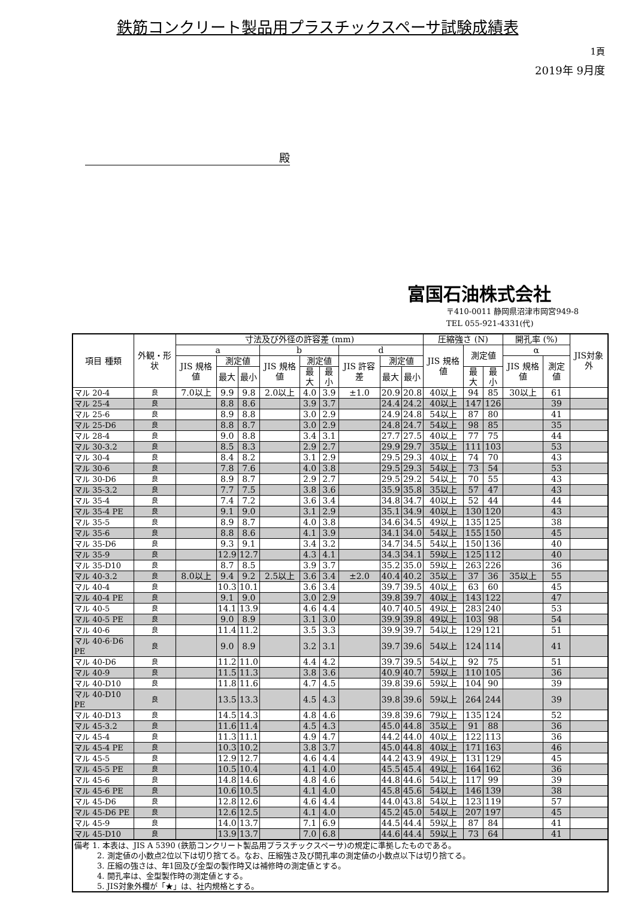鉄筋コンクリート製品用プラスチックスペーサ試験成績表
1頁
2019年 9月度
殿
富国石油株式会社
〒410-0011 静岡県沼津市岡宮949-8
TEL 055-921-4331(代)
| 項目 種類 | 外観・形状 | 寸法及び外径の許容差 (mm) | | | | | | | | | 圧縮強さ (N) | | | 開孔率 (%) | | JIS対象外 |
| --- | --- | --- | --- | --- | --- | --- | --- | --- | --- | --- | --- | --- | --- | --- | --- | --- |
| | | a | | | b | | | d | | | JIS 規格値 | 測定値 | | α | | |
| | | JIS 規格値 | 測定値 | | JIS 規格値 | 測定値 | | JIS 許容差 | 測定値 | | | | | JIS 規格値 | 測定値 | |
| | | | 最大 | 最小 | | 最大 | 最小 | | 最大 | 最小 | | 最大 | 最小 | | | |
| マル 20-4 | 良 | 7.0以上 | 9.9 | 9.8 | 2.0以上 | 4.0 | 3.9 | ±1.0 | 20.9 | 20.8 | 40以上 | 94 | 85 | 30以上 | 61 | |
| マル 25-4 | 良 | | 8.8 | 8.6 | | 3.9 | 3.7 | | 24.4 | 24.2 | 40以上 | 147 | 126 | | 39 | |
| マル 25-6 | 良 | | 8.9 | 8.8 | | 3.0 | 2.9 | | 24.9 | 24.8 | 54以上 | 87 | 80 | | 41 | |
| マル 25-D6 | 良 | | 8.8 | 8.7 | | 3.0 | 2.9 | | 24.8 | 24.7 | 54以上 | 98 | 85 | | 35 | |
| マル 28-4 | 良 | | 9.0 | 8.8 | | 3.4 | 3.1 | | 27.7 | 27.5 | 40以上 | 77 | 75 | | 44 | |
| マル 30-3.2 | 良 | | 8.5 | 8.3 | | 2.9 | 2.7 | | 29.9 | 29.7 | 35以上 | 111 | 103 | | 53 | |
| マル 30-4 | 良 | | 8.4 | 8.2 | | 3.1 | 2.9 | | 29.5 | 29.3 | 40以上 | 74 | 70 | | 43 | |
| マル 30-6 | 良 | | 7.8 | 7.6 | | 4.0 | 3.8 | | 29.5 | 29.3 | 54以上 | 73 | 54 | | 53 | |
| マル 30-D6 | 良 | | 8.9 | 8.7 | | 2.9 | 2.7 | | 29.5 | 29.2 | 54以上 | 70 | 55 | | 43 | |
| マル 35-3.2 | 良 | | 7.7 | 7.5 | | 3.8 | 3.6 | | 35.9 | 35.8 | 35以上 | 57 | 47 | | 43 | |
| マル 35-4 | 良 | | 7.4 | 7.2 | | 3.6 | 3.4 | | 34.8 | 34.7 | 40以上 | 52 | 44 | | 44 | |
| マル 35-4 PE | 良 | | 9.1 | 9.0 | | 3.1 | 2.9 | | 35.1 | 34.9 | 40以上 | 130 | 120 | | 43 | |
| マル 35-5 | 良 | | 8.9 | 8.7 | | 4.0 | 3.8 | | 34.6 | 34.5 | 49以上 | 135 | 125 | | 38 | |
| マル 35-6 | 良 | | 8.8 | 8.6 | | 4.1 | 3.9 | | 34.1 | 34.0 | 54以上 | 155 | 150 | | 45 | |
| マル 35-D6 | 良 | | 9.3 | 9.1 | | 3.4 | 3.2 | | 34.7 | 34.5 | 54以上 | 150 | 136 | | 40 | |
| マル 35-9 | 良 | | 12.9 | 12.7 | | 4.3 | 4.1 | | 34.3 | 34.1 | 59以上 | 125 | 112 | | 40 | |
| マル 35-D10 | 良 | | 8.7 | 8.5 | | 3.9 | 3.7 | | 35.2 | 35.0 | 59以上 | 263 | 226 | | 36 | |
| マル 40-3.2 | 良 | 8.0以上 | 9.4 | 9.2 | 2.5以上 | 3.6 | 3.4 | ±2.0 | 40.4 | 40.2 | 35以上 | 37 | 36 | 35以上 | 55 | |
| マル 40-4 | 良 | | 10.3 | 10.1 | | 3.6 | 3.4 | | 39.7 | 39.5 | 40以上 | 63 | 60 | | 45 | |
| マル 40-4 PE | 良 | | 9.1 | 9.0 | | 3.0 | 2.9 | | 39.8 | 39.7 | 40以上 | 143 | 122 | | 47 | |
| マル 40-5 | 良 | | 14.1 | 13.9 | | 4.6 | 4.4 | | 40.7 | 40.5 | 49以上 | 283 | 240 | | 53 | |
| マル 40-5 PE | 良 | | 9.0 | 8.9 | | 3.1 | 3.0 | | 39.9 | 39.8 | 49以上 | 103 | 98 | | 54 | |
| マル 40-6 | 良 | | 11.4 | 11.2 | | 3.5 | 3.3 | | 39.9 | 39.7 | 54以上 | 129 | 121 | | 51 | |
| マル 40-6·D6 PE | 良 | | 9.0 | 8.9 | | 3.2 | 3.1 | | 39.7 | 39.6 | 54以上 | 124 | 114 | | 41 | |
| マル 40-D6 | 良 | | 11.2 | 11.0 | | 4.4 | 4.2 | | 39.7 | 39.5 | 54以上 | 92 | 75 | | 51 | |
| マル 40-9 | 良 | | 11.5 | 11.3 | | 3.8 | 3.6 | | 40.9 | 40.7 | 59以上 | 110 | 105 | | 36 | |
| マル 40-D10 | 良 | | 11.8 | 11.6 | | 4.7 | 4.5 | | 39.8 | 39.6 | 59以上 | 104 | 90 | | 39 | |
| マル 40-D10 PE | 良 | | 13.5 | 13.3 | | 4.5 | 4.3 | | 39.8 | 39.6 | 59以上 | 264 | 244 | | 39 | |
| マル 40-D13 | 良 | | 14.5 | 14.3 | | 4.8 | 4.6 | | 39.8 | 39.6 | 79以上 | 135 | 124 | | 52 | |
| マル 45-3.2 | 良 | | 11.6 | 11.4 | | 4.5 | 4.3 | | 45.0 | 44.8 | 35以上 | 91 | 88 | | 36 | |
| マル 45-4 | 良 | | 11.3 | 11.1 | | 4.9 | 4.7 | | 44.2 | 44.0 | 40以上 | 122 | 113 | | 36 | |
| マル 45-4 PE | 良 | | 10.3 | 10.2 | | 3.8 | 3.7 | | 45.0 | 44.8 | 40以上 | 171 | 163 | | 46 | |
| マル 45-5 | 良 | | 12.9 | 12.7 | | 4.6 | 4.4 | | 44.2 | 43.9 | 49以上 | 131 | 129 | | 45 | |
| マル 45-5 PE | 良 | | 10.5 | 10.4 | | 4.1 | 4.0 | | 45.5 | 45.4 | 49以上 | 164 | 162 | | 36 | |
| マル 45-6 | 良 | | 14.8 | 14.6 | | 4.8 | 4.6 | | 44.8 | 44.6 | 54以上 | 117 | 99 | | 39 | |
| マル 45-6 PE | 良 | | 10.6 | 10.5 | | 4.1 | 4.0 | | 45.8 | 45.6 | 54以上 | 146 | 139 | | 38 | |
| マル 45-D6 | 良 | | 12.8 | 12.6 | | 4.6 | 4.4 | | 44.0 | 43.8 | 54以上 | 123 | 119 | | 57 | |
| マル 45-D6 PE | 良 | | 12.6 | 12.5 | | 4.1 | 4.0 | | 45.2 | 45.0 | 54以上 | 207 | 197 | | 45 | |
| マル 45-9 | 良 | | 14.0 | 13.7 | | 7.1 | 6.9 | | 44.5 | 44.4 | 59以上 | 87 | 84 | | 41 | |
| マル 45-D10 | 良 | | 13.9 | 13.7 | | 7.0 | 6.8 | | 44.6 | 44.4 | 59以上 | 73 | 64 | | 41 | |
| 備考 1. 本表は、JIS A 5390 (鉄筋コンクリート製品用プラスチックスペーサ)の規定に準拠したものである。 | | | | | | | | | | | | | | | | |
| 2. 測定値の小数点2位以下は切り捨てる。なお、圧縮強さ及び開孔率の測定値の小数点以下は切り捨てる。 | | | | | | | | | | | | | | | | |
| 3. 圧縮の強さは、年1回及び金型の製作時又は補修時の測定値とする。 | | | | | | | | | | | | | | | | |
| 4. 開孔率は、金型製作時の測定値とする。 | | | | | | | | | | | | | | | | |
| 5. JIS対象外欄が「★」は、社内規格とする。 | | | | | | | | | | | | | | | | |